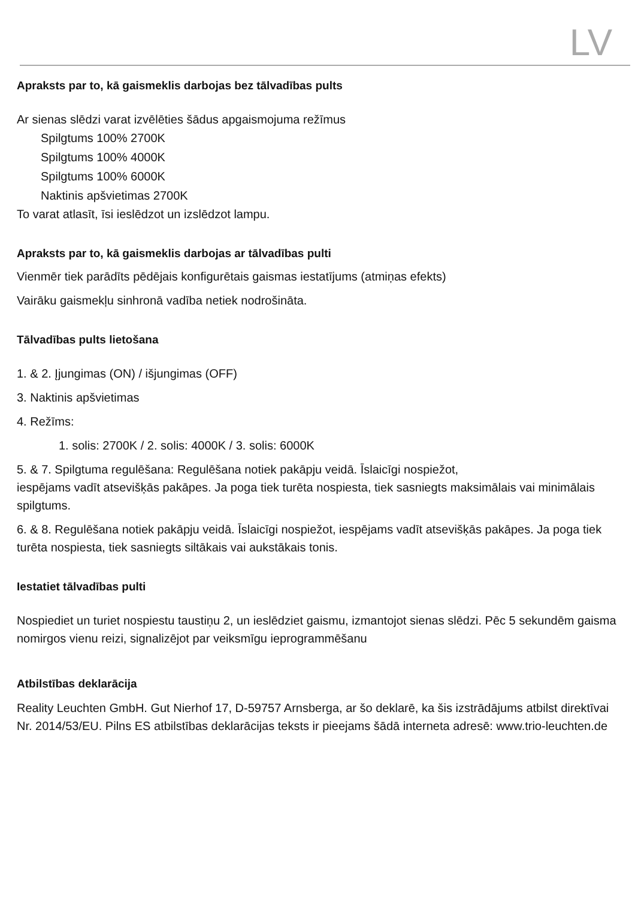LV
Apraksts par to, kā gaismeklis darbojas bez tālvadības pults
Ar sienas slēdzi varat izvēlēties šādus apgaismojuma režīmus
Spilgtums 100% 2700K
Spilgtums 100% 4000K
Spilgtums 100% 6000K
Naktinis apšvietimas 2700K
To varat atlasīt, īsi ieslēdzot un izslēdzot lampu.
Apraksts par to, kā gaismeklis darbojas ar tālvadības pulti
Vienmēr tiek parādīts pēdējais konfigurētais gaismas iestatījums (atmiņas efekts)
Vairāku gaismekļu sinhronā vadība netiek nodrošināta.
Tālvadības pults lietošana
1. & 2. Įjungimas (ON) / išjungimas (OFF)
3. Naktinis apšvietimas
4. Režīms:
1. solis: 2700K / 2. solis: 4000K / 3. solis: 6000K
5. & 7. Spilgtuma regulēšana: Regulēšana notiek pakāpju veidā. Īslaicīgi nospiežot,
iespējams vadīt atsevišķās pakāpes. Ja poga tiek turēta nospiesta, tiek sasniegts maksimālais vai minimālais spilgtums.
6. & 8. Regulēšana notiek pakāpju veidā. Īslaicīgi nospiežot, iespējams vadīt atsevišķās pakāpes. Ja poga tiek turēta nospiesta, tiek sasniegts siltākais vai aukstākais tonis.
Iestatiet tālvadības pulti
Nospiediet un turiet nospiestu taustiņu 2, un ieslēdziet gaismu, izmantojot sienas slēdzi. Pēc 5 sekundēm gaisma nomirgos vienu reizi, signalizējot par veiksmīgu ieprogrammēšanu
Atbilstības deklarācija
Reality Leuchten GmbH. Gut Nierhof 17, D-59757 Arnsberga, ar šo deklarē, ka šis izstrādājums atbilst direktīvai Nr. 2014/53/EU. Pilns ES atbilstības deklarācijas teksts ir pieejams šādā interneta adresē: www.trio-leuchten.de